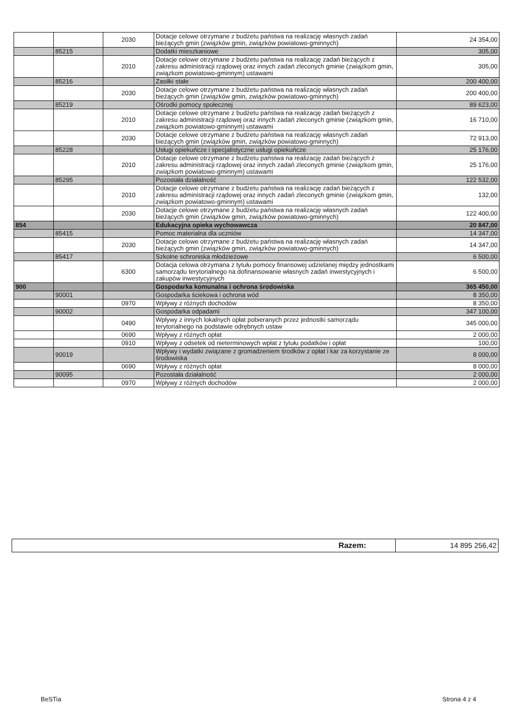| | | 2030 | Dotacje celowe otrzymane z budżetu państwa na realizację własnych zadań bieżących gmin (związków gmin, związków powiatowo-gminnych) | 24 354,00 |
| | 85215 | | Dodatki mieszkaniowe | 305,00 |
| | | 2010 | Dotacje celowe otrzymane z budżetu państwa na realizację zadań bieżących z zakresu administracji rządowej oraz innych zadań zleconych gminie (związkom gmin, związkom powiatowo-gminnym) ustawami | 305,00 |
| | 85216 | | Zasiłki stałe | 200 400,00 |
| | | 2030 | Dotacje celowe otrzymane z budżetu państwa na realizację własnych zadań bieżących gmin (związków gmin, związków powiatowo-gminnych) | 200 400,00 |
| | 85219 | | Ośrodki pomocy społecznej | 89 623,00 |
| | | 2010 | Dotacje celowe otrzymane z budżetu państwa na realizację zadań bieżących z zakresu administracji rządowej oraz innych zadań zleconych gminie (związkom gmin, związkom powiatowo-gminnym) ustawami | 16 710,00 |
| | | 2030 | Dotacje celowe otrzymane z budżetu państwa na realizację własnych zadań bieżących gmin (związków gmin, związków powiatowo-gminnych) | 72 913,00 |
| | 85228 | | Usługi opiekuńcze i specjalistyczne usługi opiekuńcze | 25 176,00 |
| | | 2010 | Dotacje celowe otrzymane z budżetu państwa na realizację zadań bieżących z zakresu administracji rządowej oraz innych zadań zleconych gminie (związkom gmin, związkom powiatowo-gminnym) ustawami | 25 176,00 |
| | 85295 | | Pozostała działalność | 122 532,00 |
| | | 2010 | Dotacje celowe otrzymane z budżetu państwa na realizację zadań bieżących z zakresu administracji rządowej oraz innych zadań zleconych gminie (związkom gmin, związkom powiatowo-gminnym) ustawami | 132,00 |
| | | 2030 | Dotacje celowe otrzymane z budżetu państwa na realizację własnych zadań bieżących gmin (związków gmin, związków powiatowo-gminnych) | 122 400,00 |
| 854 | | | Edukacyjna opieka wychowawcza | 20 847,00 |
| | 85415 | | Pomoc materialna dla uczniów | 14 347,00 |
| | | 2030 | Dotacje celowe otrzymane z budżetu państwa na realizację własnych zadań bieżących gmin (związków gmin, związków powiatowo-gminnych) | 14 347,00 |
| | 85417 | | Szkolne schroniska młodzieżowe | 6 500,00 |
| | | 6300 | Dotacja celowa otrzymana z tytułu pomocy finansowej udzielanej między jednostkami samorządu terytorialnego na dofinansowanie własnych zadań inwestycyjnych i zakupów inwestycyjnych | 6 500,00 |
| 900 | | | Gospodarka komunalna i ochrona środowiska | 365 450,00 |
| | 90001 | | Gospodarka ściekowa i ochrona wód | 8 350,00 |
| | | 0970 | Wpływy z różnych dochodów | 8 350,00 |
| | 90002 | | Gospodarka odpadami | 347 100,00 |
| | | 0490 | Wpływy z innych lokalnych opłat pobieranych przez jednostki samorządu terytorialnego na podstawie odrębnych ustaw | 345 000,00 |
| | | 0690 | Wpływy z różnych opłat | 2 000,00 |
| | | 0910 | Wpływy z odsetek od nieterminowych wpłat z tytułu podatków i opłat | 100,00 |
| | 90019 | | Wpływy i wydatki związane z gromadzeniem środków z opłat i kar za korzystanie ze środowiska | 8 000,00 |
| | | 0690 | Wpływy z różnych opłat | 8 000,00 |
| | 90095 | | Pozostała działalność | 2 000,00 |
| | | 0970 | Wpływy z różnych dochodów | 2 000,00 |
| Razem: | 14 895 256,42 |
BeSTia Strona 4 z 4